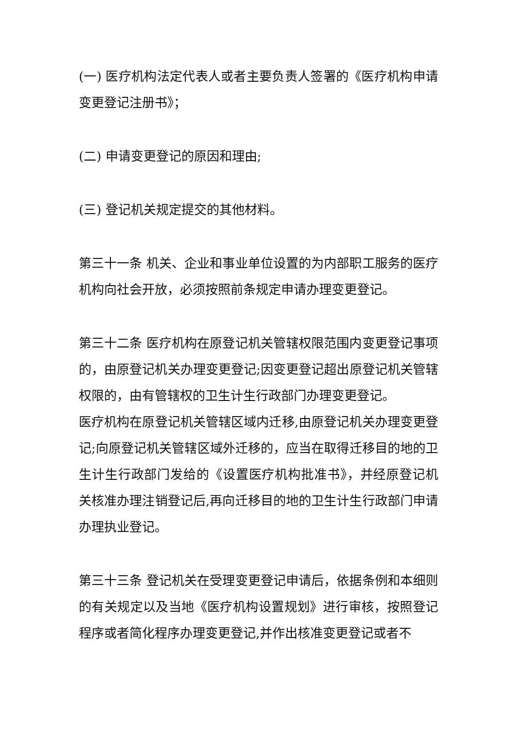(一) 医疗机构法定代表人或者主要负责人签署的《医疗机构申请变更登记注册书》；
(二) 申请变更登记的原因和理由;
(三) 登记机关规定提交的其他材料。
第三十一条 机关、企业和事业单位设置的为内部职工服务的医疗机构向社会开放，必须按照前条规定申请办理变更登记。
第三十二条 医疗机构在原登记机关管辖权限范围内变更登记事项的，由原登记机关办理变更登记;因变更登记超出原登记机关管辖权限的，由有管辖权的卫生计生行政部门办理变更登记。
医疗机构在原登记机关管辖区域内迁移,由原登记机关办理变更登记;向原登记机关管辖区域外迁移的，应当在取得迁移目的地的卫生计生行政部门发给的《设置医疗机构批准书》，并经原登记机关核准办理注销登记后,再向迁移目的地的卫生计生行政部门申请办理执业登记。
第三十三条 登记机关在受理变更登记申请后，依据条例和本细则的有关规定以及当地《医疗机构设置规划》进行审核，按照登记程序或者简化程序办理变更登记,并作出核准变更登记或者不